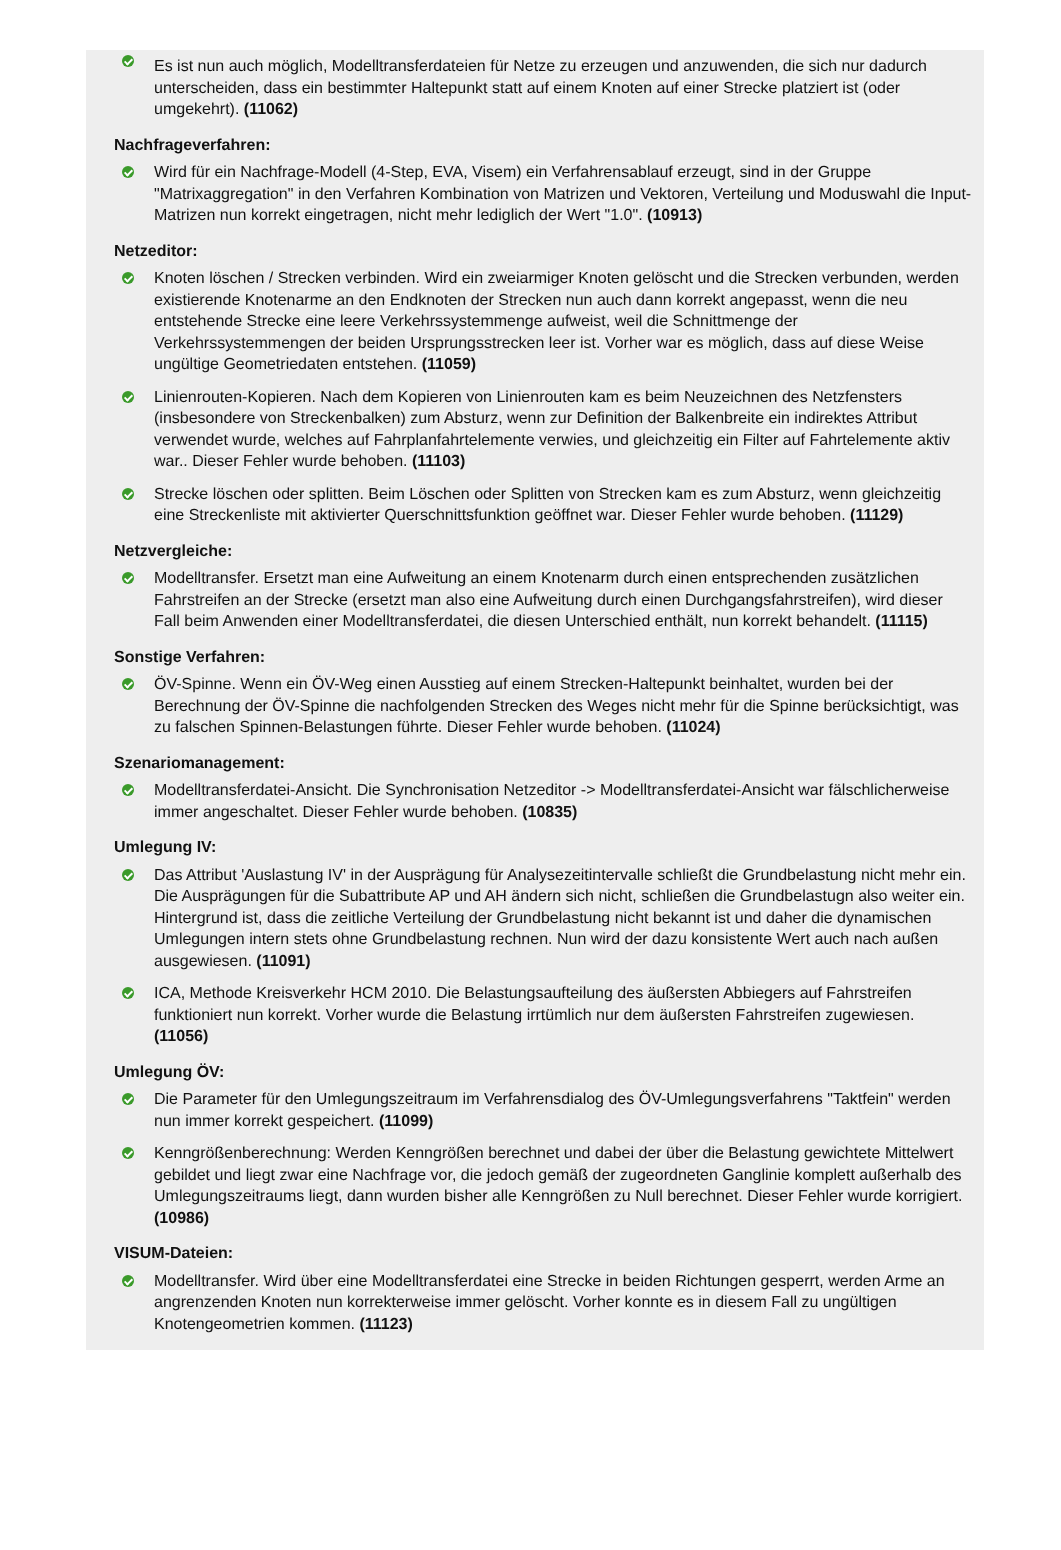Es ist nun auch möglich, Modelltransferdateien für Netze zu erzeugen und anzuwenden, die sich nur dadurch unterscheiden, dass ein bestimmter Haltepunkt statt auf einem Knoten auf einer Strecke platziert ist (oder umgekehrt). (11062)
Nachfrageverfahren:
Wird für ein Nachfrage-Modell (4-Step, EVA, Visem) ein Verfahrensablauf erzeugt, sind in der Gruppe "Matrixaggregation" in den Verfahren Kombination von Matrizen und Vektoren, Verteilung und Moduswahl die Input-Matrizen nun korrekt eingetragen, nicht mehr lediglich der Wert "1.0". (10913)
Netzeditor:
Knoten löschen / Strecken verbinden. Wird ein zweiarmiger Knoten gelöscht und die Strecken verbunden, werden existierende Knotenarme an den Endknoten der Strecken nun auch dann korrekt angepasst, wenn die neu entstehende Strecke eine leere Verkehrssystemmenge aufweist, weil die Schnittmenge der Verkehrssystemmengen der beiden Ursprungsstrecken leer ist. Vorher war es möglich, dass auf diese Weise ungültige Geometriedaten entstehen. (11059)
Linienrouten-Kopieren. Nach dem Kopieren von Linienrouten kam es beim Neuzeichnen des Netzfensters (insbesondere von Streckenbalken) zum Absturz, wenn zur Definition der Balkenbreite ein indirektes Attribut verwendet wurde, welches auf Fahrplanfahrtelemente verwies, und gleichzeitig ein Filter auf Fahrtelemente aktiv war.. Dieser Fehler wurde behoben. (11103)
Strecke löschen oder splitten. Beim Löschen oder Splitten von Strecken kam es zum Absturz, wenn gleichzeitig eine Streckenliste mit aktivierter Querschnittsfunktion geöffnet war. Dieser Fehler wurde behoben. (11129)
Netzvergleiche:
Modelltransfer. Ersetzt man eine Aufweitung an einem Knotenarm durch einen entsprechenden zusätzlichen Fahrstreifen an der Strecke (ersetzt man also eine Aufweitung durch einen Durchgangsfahrstreifen), wird dieser Fall beim Anwenden einer Modelltransferdatei, die diesen Unterschied enthält, nun korrekt behandelt. (11115)
Sonstige Verfahren:
ÖV-Spinne. Wenn ein ÖV-Weg einen Ausstieg auf einem Strecken-Haltepunkt beinhaltet, wurden bei der Berechnung der ÖV-Spinne die nachfolgenden Strecken des Weges nicht mehr für die Spinne berücksichtigt, was zu falschen Spinnen-Belastungen führte. Dieser Fehler wurde behoben. (11024)
Szenariomanagement:
Modelltransferdatei-Ansicht. Die Synchronisation Netzeditor -> Modelltransferdatei-Ansicht war fälschlicherweise immer angeschaltet. Dieser Fehler wurde behoben. (10835)
Umlegung IV:
Das Attribut 'Auslastung IV' in der Ausprägung für Analysezeitintervalle schließt die Grundbelastung nicht mehr ein. Die Ausprägungen für die Subattribute AP und AH ändern sich nicht, schließen die Grundbelastugn also weiter ein. Hintergrund ist, dass die zeitliche Verteilung der Grundbelastung nicht bekannt ist und daher die dynamischen Umlegungen intern stets ohne Grundbelastung rechnen. Nun wird der dazu konsistente Wert auch nach außen ausgewiesen. (11091)
ICA, Methode Kreisverkehr HCM 2010. Die Belastungsaufteilung des äußersten Abbiegers auf Fahrstreifen funktioniert nun korrekt. Vorher wurde die Belastung irrtümlich nur dem äußersten Fahrstreifen zugewiesen. (11056)
Umlegung ÖV:
Die Parameter für den Umlegungszeitraum im Verfahrensdialog des ÖV-Umlegungsverfahrens "Taktfein" werden nun immer korrekt gespeichert. (11099)
Kenngrößenberechnung: Werden Kenngrößen berechnet und dabei der über die Belastung gewichtete Mittelwert gebildet und liegt zwar eine Nachfrage vor, die jedoch gemäß der zugeordneten Ganglinie komplett außerhalb des Umlegungszeitraums liegt, dann wurden bisher alle Kenngrößen zu Null berechnet. Dieser Fehler wurde korrigiert. (10986)
VISUM-Dateien:
Modelltransfer. Wird über eine Modelltransferdatei eine Strecke in beiden Richtungen gesperrt, werden Arme an angrenzenden Knoten nun korrekterweise immer gelöscht. Vorher konnte es in diesem Fall zu ungültigen Knotengeometrien kommen. (11123)